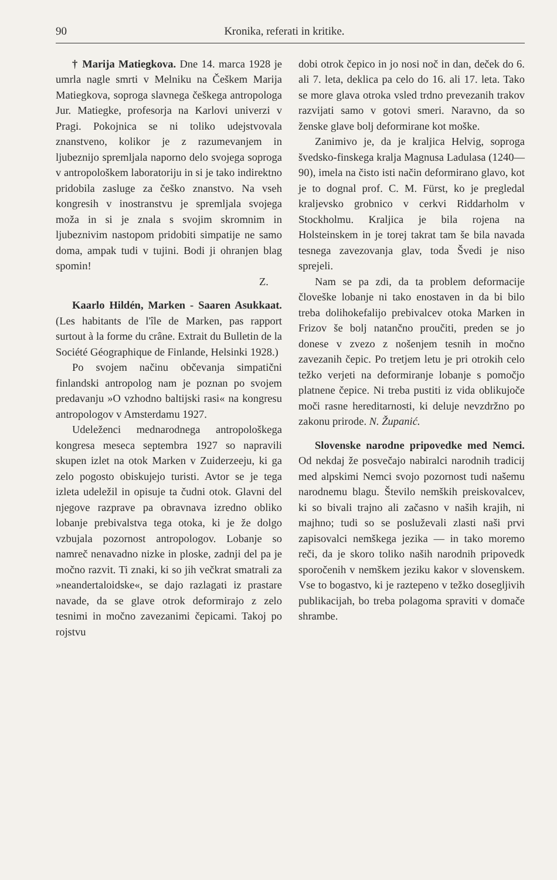90 Kronika, referati in kritike.
† Marija Matiegkova. Dne 14. marca 1928 je umrla nagle smrti v Melniku na Češkem Marija Matiegkova, soproga slavnega češkega antropologa Jur. Matiegke, profesorja na Karlovi univerzi v Pragi. Pokojnica se ni toliko udejstvovala znanstveno, kolikor je z razumevanjem in ljubeznijo spremljala naporno delo svojega soproga v antropološkem laboratoriju in si je tako indirektno pridobila zasluge za češko znanstvo. Na vseh kongresih v inostranstvu je spremljala svojega moža in si je znala s svojim skromnim in ljubeznivim nastopom pridobiti simpatije ne samo doma, ampak tudi v tujini. Bodi ji ohranjen blag spomin!
Z.
Kaarlo Hildén, Marken - Saaren Asukkaat. (Les habitants de l'île de Marken, pas rapport surtout à la forme du crâne. Extrait du Bulletin de la Société Géographique de Finlande, Helsinki 1928.)
Po svojem načinu občevanja simpatični finlandski antropolog nam je poznan po svojem predavanju »O vzhodno baltijski rasi« na kongresu antropologov v Amsterdamu 1927.
Udeleženci mednarodnega antropološkega kongresa meseca septembra 1927 so napravili skupen izlet na otok Marken v Zuiderzeeju, ki ga zelo pogosto obiskujejo turisti. Avtor se je tega izleta udeležil in opisuje ta čudni otok. Glavni del njegove razprave pa obravnava izredno obliko lobanje prebivalstva tega otoka, ki je že dolgo vzbujala pozornost antropologov. Lobanje so namreč nenavadno nizke in ploske, zadnji del pa je močno razvit. Ti znaki, ki so jih večkrat smatrali za »neandertaloidske«, se dajo razlagati iz prastare navade, da se glave otrok deformirajo z zelo tesnimi in močno zavezanimi čepicami. Takoj po rojstvu
dobi otrok čepico in jo nosi noč in dan, deček do 6. ali 7. leta, deklica pa celo do 16. ali 17. leta. Tako se more glava otroka vsled trdno prevezanih trakov razvijati samo v gotovi smeri. Naravno, da so ženske glave bolj deformirane kot moške.
Zanimivo je, da je kraljica Helvig, soproga švedsko-finskega kralja Magnusa Ladulasa (1240—90), imela na čisto isti način deformirano glavo, kot je to dognal prof. C. M. Fürst, ko je pregledal kraljevsko grobnico v cerkvi Riddarholm v Stockholmu. Kraljica je bila rojena na Holsteinskem in je torej takrat tam še bila navada tesnega zavezovanja glav, toda Švedi je niso sprejeli.
Nam se pa zdi, da ta problem deformacije človeške lobanje ni tako enostaven in da bi bilo treba dolihokefalijo prebivalcev otoka Marken in Frizov še bolj natančno proučiti, preden se jo donese v zvezo z nošenjem tesnih in močno zavezanih čepic. Po tretjem letu je pri otrokih celo težko verjeti na deformiranje lobanje s pomočjo platnene čepice. Ni treba pustiti iz vida oblikujoče moči rasne hereditarnosti, ki deluje nevzdržno po zakonu prirode. N. Županić.
Slovenske narodne pripovedke med Nemci. Od nekdaj že posvečajo nabiralci narodnih tradicij med alpskimi Nemci svojo pozornost tudi našemu narodnemu blagu. Število nemških preiskovalcev, ki so bivali trajno ali začasno v naših krajih, ni majhno; tudi so se posluževali zlasti naši prvi zapisovalci nemškega jezika — in tako moremo reči, da je skoro toliko naših narodnih pripovedk sporočenih v nemškem jeziku kakor v slovenskem. Vse to bogastvo, ki je raztepeno v težko dosegljivih publikacijah, bo treba polagoma spraviti v domače shrambe.